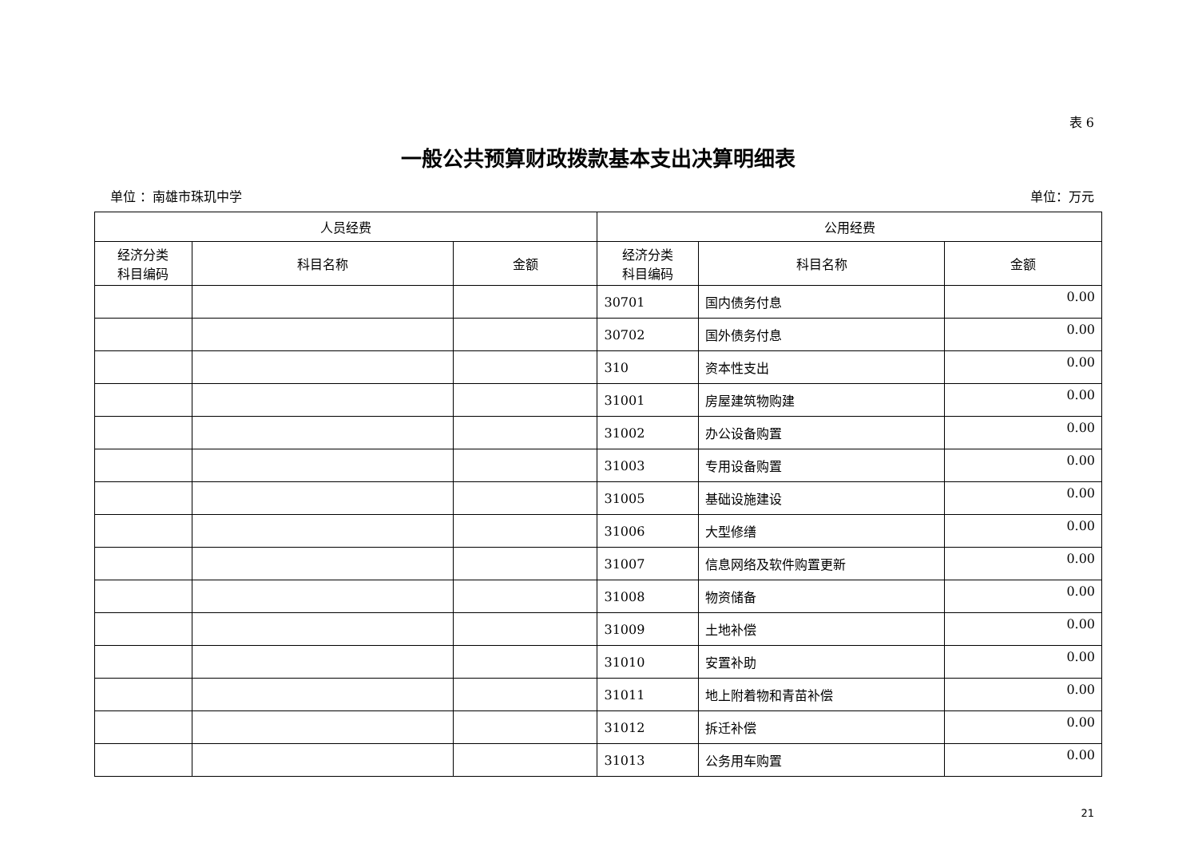表 6
一般公共预算财政拨款基本支出决算明细表
单位 ：南雄市珠玑中学 单位：万元
| 人员经费 | | | 公用经费 | | |
| --- | --- | --- | --- | --- | --- |
| 经济分类 科目编码 | 科目名称 | 金额 | 经济分类 科目编码 | 科目名称 | 金额 |
| | | | 30701 | 国内债务付息 | 0.00 |
| | | | 30702 | 国外债务付息 | 0.00 |
| | | | 310 | 资本性支出 | 0.00 |
| | | | 31001 | 房屋建筑物购建 | 0.00 |
| | | | 31002 | 办公设备购置 | 0.00 |
| | | | 31003 | 专用设备购置 | 0.00 |
| | | | 31005 | 基础设施建设 | 0.00 |
| | | | 31006 | 大型修缮 | 0.00 |
| | | | 31007 | 信息网络及软件购置更新 | 0.00 |
| | | | 31008 | 物资储备 | 0.00 |
| | | | 31009 | 土地补偿 | 0.00 |
| | | | 31010 | 安置补助 | 0.00 |
| | | | 31011 | 地上附着物和青苗补偿 | 0.00 |
| | | | 31012 | 拆迁补偿 | 0.00 |
| | | | 31013 | 公务用车购置 | 0.00 |
21